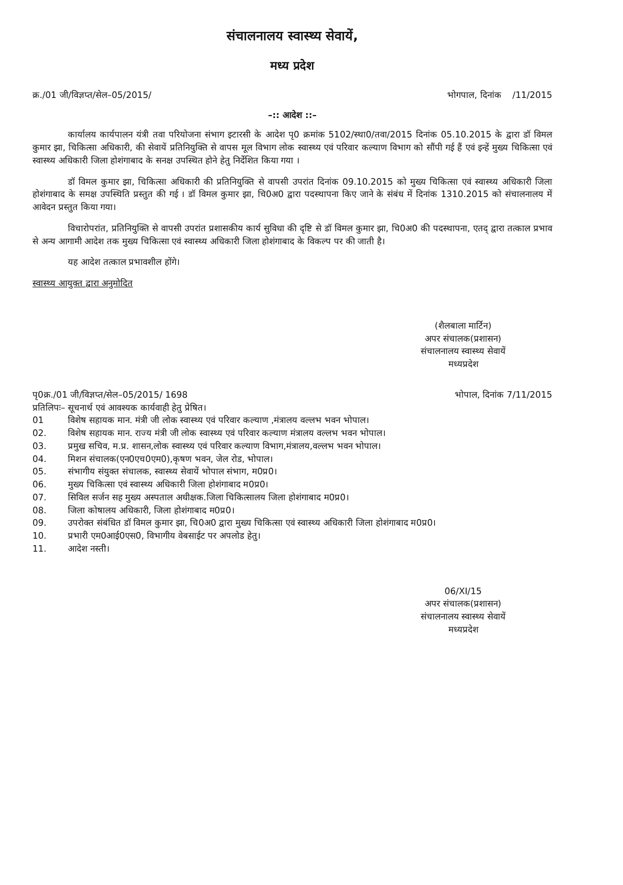संचालनालय स्वास्थ्य सेवायें,
मध्य प्रदेश
क्र./01 जी/विज्ञप्त/सेल–05/2015/ भोगपाल, दिनांक /11/2015
–:: आदेश ::–
कार्यालय कार्यपालन यंत्री तवा परियोजना संभाग इटारसी के आदेश पृ0 क्रमांक 5102/स्था0/तवा/2015 दिनांक 05.10.2015 के द्वारा डॉ विमल कुमार झा, चिकित्सा अधिकारी, की सेवायें प्रतिनियुक्ति से वापस मूल विभाग लोक स्वास्थ्य एवं परिवार कल्याण विभाग को सौंपी गई हैं एवं इन्हें मुख्य चिकित्सा एवं स्वास्थ्य अधिकारी जिला होशंगाबाद के सनक्ष उपस्थित होने हेतु निर्देशित किया गया ।
डॉ विमल कुमार झा, चिकित्सा अधिकारी की प्रतिनियुक्ति से वापसी उपरांत दिनांक 09.10.2015 को मुख्य चिकित्सा एवं स्वास्थ्य अधिकारी जिला होशंगाबाद के समक्ष उपस्थिति प्रस्तुत की गई । डॉ विमल कुमार झा, चि0अ0 द्वारा पदस्थापना किए जाने के संबंध में दिनांक 1310.2015 को संचालनालय में आवेदन प्रस्तुत किया गया।
विचारोपरांत, प्रतिनियुक्ति से वापसी उपरांत प्रशासकीय कार्य सुविधा की दृष्टि से डॉ विमल कुमार झा, चि0अ0 की पदस्थापना, एतद् द्वारा तत्काल प्रभाव से अन्य आगामी आदेश तक मुख्य चिकित्सा एवं स्वास्थ्य अधिकारी जिला होशंगाबाद के विकल्प पर की जाती है।
यह आदेश तत्काल प्रभावशील होंगे।
स्वास्थ्य आयुक्त द्वारा अनुमोदित
(शैलबाला मार्टिन)
अपर संचालक(प्रशासन)
संचालनालय स्वास्थ्य सेवायें
मध्यप्रदेश
पृ0क्र./01 जी/विज्ञप्त/सेल–05/2015/ 1698 भोपाल, दिनांक 7/11/2015
प्रतिलिपः– सूचनार्थ एवं आवश्यक कार्यवाही हेतु प्रेषित।
01 विशेष सहायक मान. मंत्री जी लोक स्वास्थ्य एवं परिवार कल्याण ,मंत्रालय वल्लभ भवन भोपाल।
02. विशेष सहायक मान. राज्य मंत्री जी लोक स्वास्थ्य एवं परिवार कल्याण मंत्रालय वल्लभ भवन भोपाल।
03. प्रमुख सचिव, म.प्र. शासन,लोक स्वास्थ्य एवं परिवार कल्याण विभाग,मंत्रालय,वल्लभ भवन भोपाल।
04. मिशन संचालक(एन0एच0एम0),कृषण भवन, जेल रोड, भोपाल।
05. संभागीय संयुक्त संचालक, स्वास्थ्य सेवायें भोपाल संभाग, म0प्र0।
06. मुख्य चिकित्सा एवं स्वास्थ्य अधिकारी जिला होशंगाबाद म0प्र0।
07. सिविल सर्जन सह मुख्य अस्पताल अधीक्षक.जिला चिकित्सालय जिला होशंगाबाद म0प्र0।
08. जिला कोषालय अधिकारी, जिला होशंगाबाद म0प्र0।
09. उपरोक्त संबंधित डॉ विमल कुमार झा, चि0अ0 द्वारा मुख्य चिकित्सा एवं स्वास्थ्य अधिकारी जिला होशंगाबाद म0प्र0।
10. प्रभारी एम0आई0एस0, विभागीय वेबसाईट पर अपलोड हेतु।
11. आदेश नस्ती।
06/XI/15
अपर संचालक(प्रशासन)
संचालनालय स्वास्थ्य सेवायें
मध्यप्रदेश